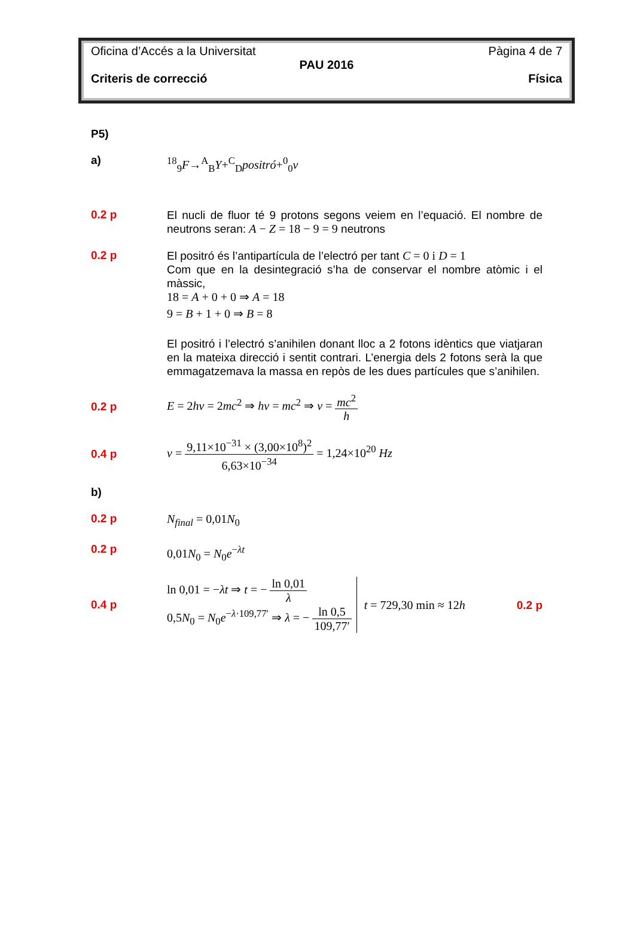Oficina d’Accés a la Universitat Pàgina 4 de 7
PAU 2016
Criteris de correcció Física
P5)
a)
<sup>18</sup> <sub>9</sub>F→<sup>A</sup><sub>B</sub>Y+<sup>C</sup><sub>D</sub>positró+<sup>0</sup><sub>0</sub>ν
0.2 p
El nucli de fluor té 9 protons segons veiem en l’equació. El nombre de neutrons seran: A − Z = 18 − 9 = 9 neutrons
0.2 p
El positró és l’antipartícula de l’electró per tant C = 0 i D = 1
Com que en la desintegració s’ha de conservar el nombre atòmic i el màssic,
18 = A + 0 + 0 ⇒ A = 18
9 = B + 1 + 0 ⇒ B = 8
El positró i l’electró s’anihilen donant lloc a 2 fotons idèntics que viatjaran en la mateixa direcció i sentit contrari. L’energia dels 2 fotons serà la que emmagatzemava la massa en repòs de les dues partícules que s’anihilen.
0.2 p
E = 2hν = 2mc<sup>2</sup> ⇒ hν = mc<sup>2</sup> ⇒ ν = mc<sup>2</sup> h
0.4 p
ν = 9,11×10<sup>−31</sup> × (3,00×10<sup>8</sup>)<sup>2</sup> 6,63×10<sup>−34</sup> = 1,24×10<sup>20</sup> Hz
b)
0.2 p
N<sub>final</sub> = 0,01N<sub>0</sub>
0.2 p
0,01N<sub>0</sub> = N<sub>0</sub>e<sup>−λt</sup>
0.4 p
ln 0,01 = −λt ⇒ t = − ln 0,01 λ
0,5N<sub>0</sub> = N<sub>0</sub>e<sup>−λ·109,77′</sup> ⇒ λ = − ln 0,5 109,77′
t = 729,30 min ≈ 12h 0.2 p